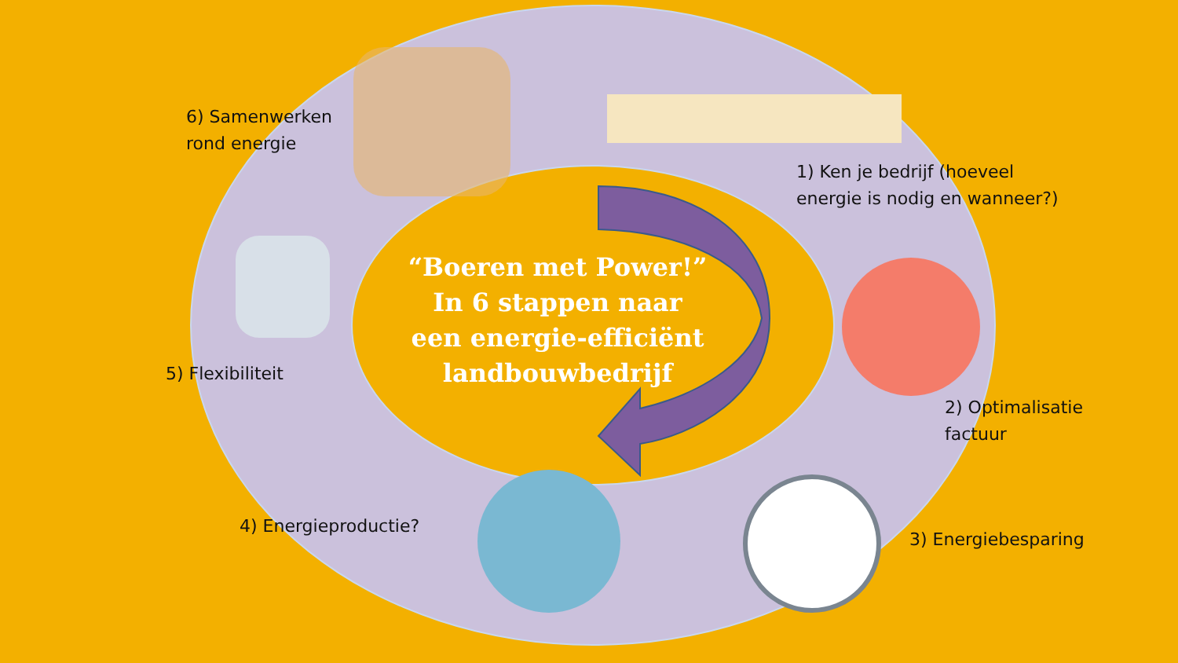6) Samenwerken
rond energie
1) Ken je bedrijf (hoeveel
energie is nodig en wanneer?)
5) Flexibiliteit
“Boeren met Power!”
In 6 stappen naar
een energie-efficiënt
landbouwbedrijf
2) Optimalisatie
factuur
4) Energieproductie?
3) Energiebesparing